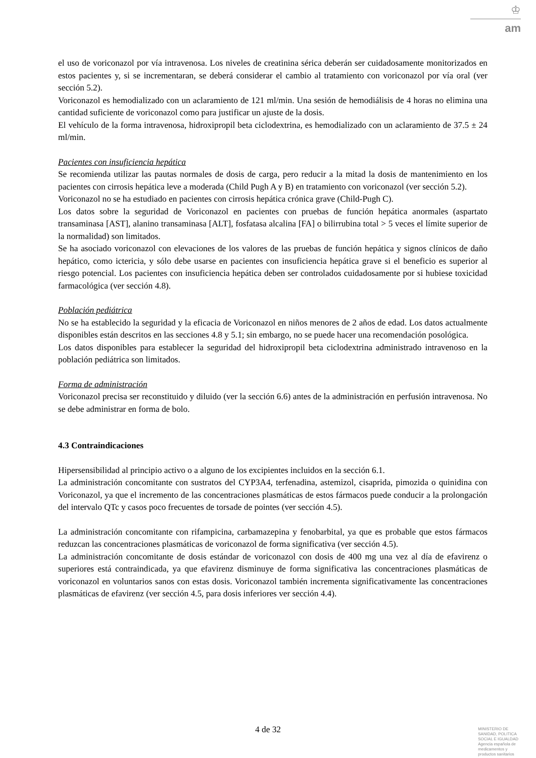♔
am
el uso de voriconazol por vía intravenosa. Los niveles de creatinina sérica deberán ser cuidadosamente monitorizados en estos pacientes y, si se incrementaran, se deberá considerar el cambio al tratamiento con voriconazol por vía oral (ver sección 5.2).
Voriconazol es hemodializado con un aclaramiento de 121 ml/min. Una sesión de hemodiálisis de 4 horas no elimina una cantidad suficiente de voriconazol como para justificar un ajuste de la dosis.
El vehículo de la forma intravenosa, hidroxipropil beta ciclodextrina, es hemodializado con un aclaramiento de 37.5 ± 24 ml/min.
Pacientes con insuficiencia hepática
Se recomienda utilizar las pautas normales de dosis de carga, pero reducir a la mitad la dosis de mantenimiento en los pacientes con cirrosis hepática leve a moderada (Child Pugh A y B) en tratamiento con voriconazol (ver sección 5.2).
Voriconazol no se ha estudiado en pacientes con cirrosis hepática crónica grave (Child-Pugh C).
Los datos sobre la seguridad de Voriconazol en pacientes con pruebas de función hepática anormales (aspartato transaminasa [AST], alanino transaminasa [ALT], fosfatasa alcalina [FA] o bilirrubina total > 5 veces el límite superior de la normalidad) son limitados.
Se ha asociado voriconazol con elevaciones de los valores de las pruebas de función hepática y signos clínicos de daño hepático, como ictericia, y sólo debe usarse en pacientes con insuficiencia hepática grave si el beneficio es superior al riesgo potencial. Los pacientes con insuficiencia hepática deben ser controlados cuidadosamente por si hubiese toxicidad farmacológica (ver sección 4.8).
Población pediátrica
No se ha establecido la seguridad y la eficacia de Voriconazol en niños menores de 2 años de edad. Los datos actualmente disponibles están descritos en las secciones 4.8 y 5.1; sin embargo, no se puede hacer una recomendación posológica.
Los datos disponibles para establecer la seguridad del hidroxipropil beta ciclodextrina administrado intravenoso en la población pediátrica son limitados.
Forma de administración
Voriconazol precisa ser reconstituido y diluido (ver la sección 6.6) antes de la administración en perfusión intravenosa. No se debe administrar en forma de bolo.
4.3 Contraindicaciones
Hipersensibilidad al principio activo o a alguno de los excipientes incluidos en la sección 6.1.
La administración concomitante con sustratos del CYP3A4, terfenadina, astemizol, cisaprida, pimozida o quinidina con Voriconazol, ya que el incremento de las concentraciones plasmáticas de estos fármacos puede conducir a la prolongación del intervalo QTc y casos poco frecuentes de torsade de pointes (ver sección 4.5).
La administración concomitante con rifampicina, carbamazepina y fenobarbital, ya que es probable que estos fármacos reduzcan las concentraciones plasmáticas de voriconazol de forma significativa (ver sección 4.5).
La administración concomitante de dosis estándar de voriconazol con dosis de 400 mg una vez al día de efavirenz o superiores está contraindicada, ya que efavirenz disminuye de forma significativa las concentraciones plasmáticas de voriconazol en voluntarios sanos con estas dosis. Voriconazol también incrementa significativamente las concentraciones plasmáticas de efavirenz (ver sección 4.5, para dosis inferiores ver sección 4.4).
4 de 32
MINISTERIO DE
SANIDAD, POLITICA
SOCIAL E IGUALDAD
Agencia española de
medicamentos y
productos sanitarios